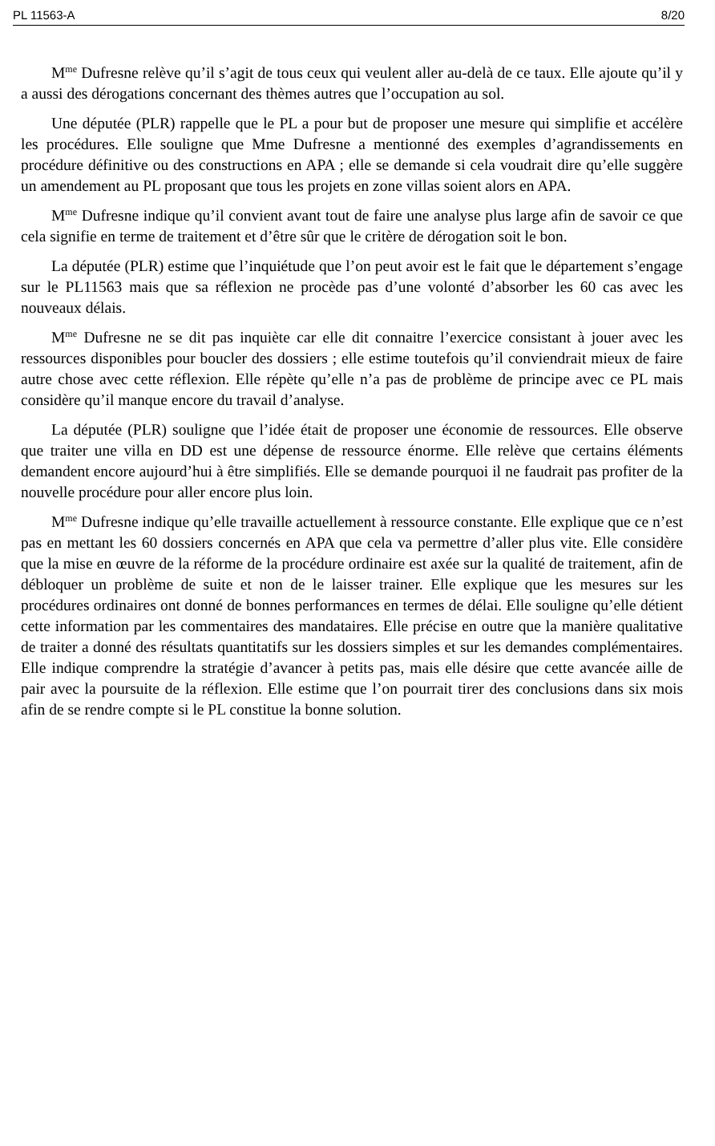PL 11563-A 8/20
M<sup>me</sup> Dufresne relève qu’il s’agit de tous ceux qui veulent aller au-delà de ce taux. Elle ajoute qu’il y a aussi des dérogations concernant des thèmes autres que l’occupation au sol.
Une députée (PLR) rappelle que le PL a pour but de proposer une mesure qui simplifie et accélère les procédures. Elle souligne que Mme Dufresne a mentionné des exemples d’agrandissements en procédure définitive ou des constructions en APA ; elle se demande si cela voudrait dire qu’elle suggère un amendement au PL proposant que tous les projets en zone villas soient alors en APA.
M<sup>me</sup> Dufresne indique qu’il convient avant tout de faire une analyse plus large afin de savoir ce que cela signifie en terme de traitement et d’être sûr que le critère de dérogation soit le bon.
La députée (PLR) estime que l’inquiétude que l’on peut avoir est le fait que le département s’engage sur le PL11563 mais que sa réflexion ne procède pas d’une volonté d’absorber les 60 cas avec les nouveaux délais.
M<sup>me</sup> Dufresne ne se dit pas inquiète car elle dit connaitre l’exercice consistant à jouer avec les ressources disponibles pour boucler des dossiers ; elle estime toutefois qu’il conviendrait mieux de faire autre chose avec cette réflexion. Elle répète qu’elle n’a pas de problème de principe avec ce PL mais considère qu’il manque encore du travail d’analyse.
La députée (PLR) souligne que l’idée était de proposer une économie de ressources. Elle observe que traiter une villa en DD est une dépense de ressource énorme. Elle relève que certains éléments demandent encore aujourd’hui à être simplifiés. Elle se demande pourquoi il ne faudrait pas profiter de la nouvelle procédure pour aller encore plus loin.
M<sup>me</sup> Dufresne indique qu’elle travaille actuellement à ressource constante. Elle explique que ce n’est pas en mettant les 60 dossiers concernés en APA que cela va permettre d’aller plus vite. Elle considère que la mise en œuvre de la réforme de la procédure ordinaire est axée sur la qualité de traitement, afin de débloquer un problème de suite et non de le laisser trainer. Elle explique que les mesures sur les procédures ordinaires ont donné de bonnes performances en termes de délai. Elle souligne qu’elle détient cette information par les commentaires des mandataires. Elle précise en outre que la manière qualitative de traiter a donné des résultats quantitatifs sur les dossiers simples et sur les demandes complémentaires. Elle indique comprendre la stratégie d’avancer à petits pas, mais elle désire que cette avancée aille de pair avec la poursuite de la réflexion. Elle estime que l’on pourrait tirer des conclusions dans six mois afin de se rendre compte si le PL constitue la bonne solution.